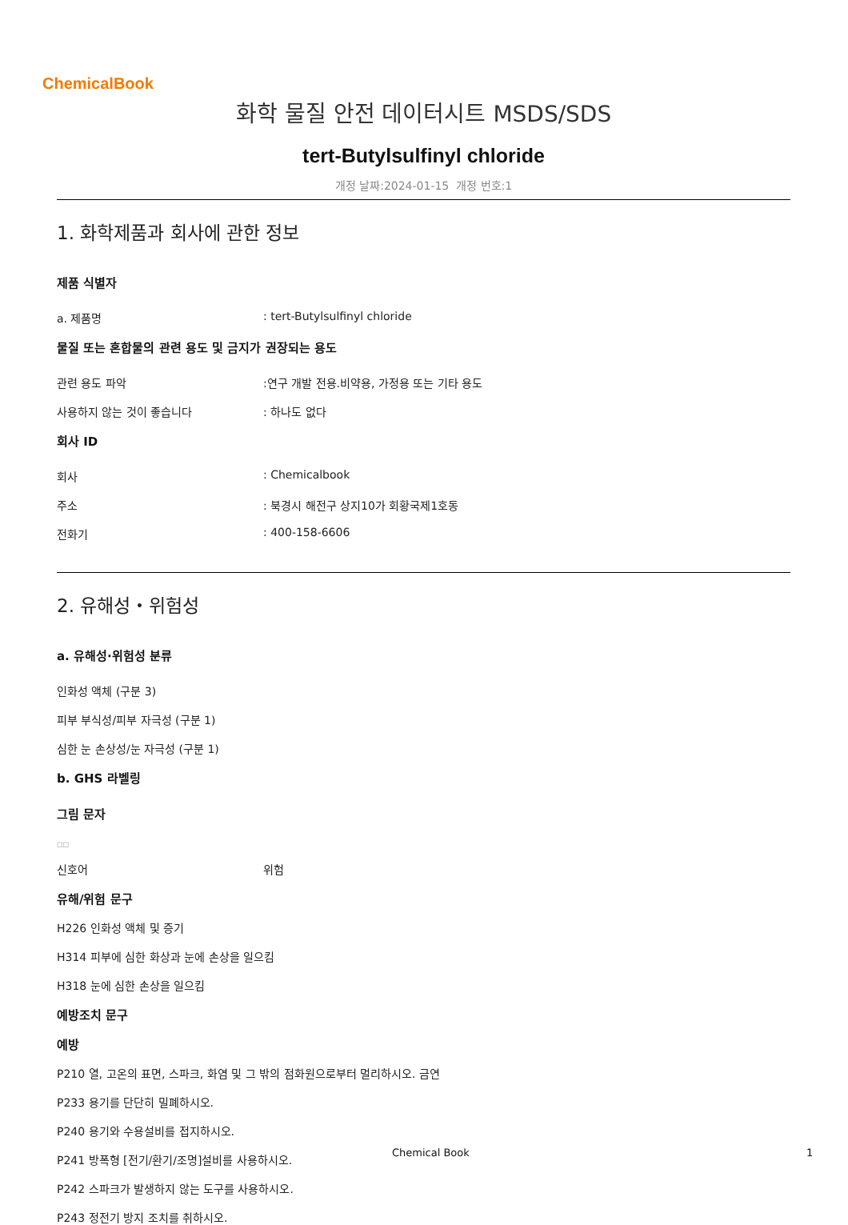ChemicalBook
화학 물질 안전 데이터시트 MSDS/SDS
tert-Butylsulfinyl chloride
개정 날짜:2024-01-15 개정 번호:1
1. 화학제품과 회사에 관한 정보
제품 식별자
a. 제품명: tert-Butylsulfinyl chloride
물질 또는 혼합물의 관련 용도 및 금지가 권장되는 용도
관련 용도 파악:연구 개발 전용.비약용, 가정용 또는 기타 용도
사용하지 않는 것이 좋습니다: 하나도 없다
회사 ID
회사: Chemicalbook
주소: 북경시 해전구 상지10가 회황국제1호동
전화기: 400-158-6606
2. 유해성・위험성
a. 유해성·위험성 분류
인화성 액체 (구분 3)
피부 부식성/피부 자극성 (구분 1)
심한 눈 손상성/눈 자극성 (구분 1)
b. GHS 라벨링
그림 문자
□□
신호어 위험
유해/위험 문구
H226 인화성 액체 및 증기
H314 피부에 심한 화상과 눈에 손상을 일으킴
H318 눈에 심한 손상을 일으킴
예방조치 문구
예방
P210 열, 고온의 표면, 스파크, 화염 및 그 밖의 점화원으로부터 멀리하시오. 금연
P233 용기를 단단히 밀폐하시오.
P240 용기와 수용설비를 접지하시오.
P241 방폭형 [전기/환기/조명]설비를 사용하시오.
P242 스파크가 발생하지 않는 도구를 사용하시오.
P243 정전기 방지 조치를 취하시오.
Chemical Book 1